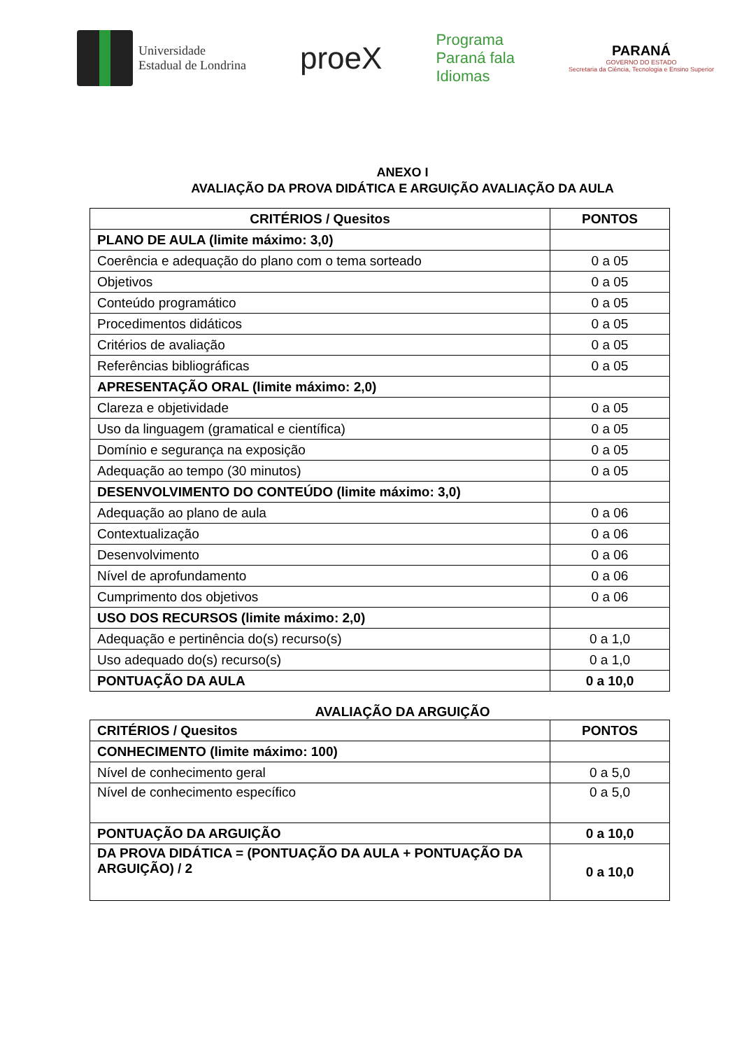Universidade
Estadual de Londrina
proeX
Programa
Paraná fala
Idiomas
PARANÁ
GOVERNO DO ESTADO
Secretaria da Ciência, Tecnologia e Ensino Superior
ANEXO I
AVALIAÇÃO DA PROVA DIDÁTICA E ARGUIÇÃO AVALIAÇÃO DA AULA
| CRITÉRIOS / Quesitos | PONTOS |
| --- | --- |
| PLANO DE AULA (limite máximo: 3,0) | |
| Coerência e adequação do plano com o tema sorteado | 0 a 05 |
| Objetivos | 0 a 05 |
| Conteúdo programático | 0 a 05 |
| Procedimentos didáticos | 0 a 05 |
| Critérios de avaliação | 0 a 05 |
| Referências bibliográficas | 0 a 05 |
| APRESENTAÇÃO ORAL (limite máximo: 2,0) | |
| Clareza e objetividade | 0 a 05 |
| Uso da linguagem (gramatical e científica) | 0 a 05 |
| Domínio e segurança na exposição | 0 a 05 |
| Adequação ao tempo (30 minutos) | 0 a 05 |
| DESENVOLVIMENTO DO CONTEÚDO (limite máximo: 3,0) | |
| Adequação ao plano de aula | 0 a 06 |
| Contextualização | 0 a 06 |
| Desenvolvimento | 0 a 06 |
| Nível de aprofundamento | 0 a 06 |
| Cumprimento dos objetivos | 0 a 06 |
| USO DOS RECURSOS (limite máximo: 2,0) | |
| Adequação e pertinência do(s) recurso(s) | 0 a 1,0 |
| Uso adequado do(s) recurso(s) | 0 a 1,0 |
| PONTUAÇÃO DA AULA | 0 a 10,0 |
AVALIAÇÃO DA ARGUIÇÃO
| CRITÉRIOS / Quesitos | PONTOS |
| --- | --- |
| CONHECIMENTO (limite máximo: 100) | |
| Nível de conhecimento geral | 0 a 5,0 |
| Nível de conhecimento específico | 0 a 5,0 |
| PONTUAÇÃO DA ARGUIÇÃO | 0 a 10,0 |
| DA PROVA DIDÁTICA = (PONTUAÇÃO DA AULA + PONTUAÇÃO DA ARGUIÇÃO) / 2 | 0 a 10,0 |